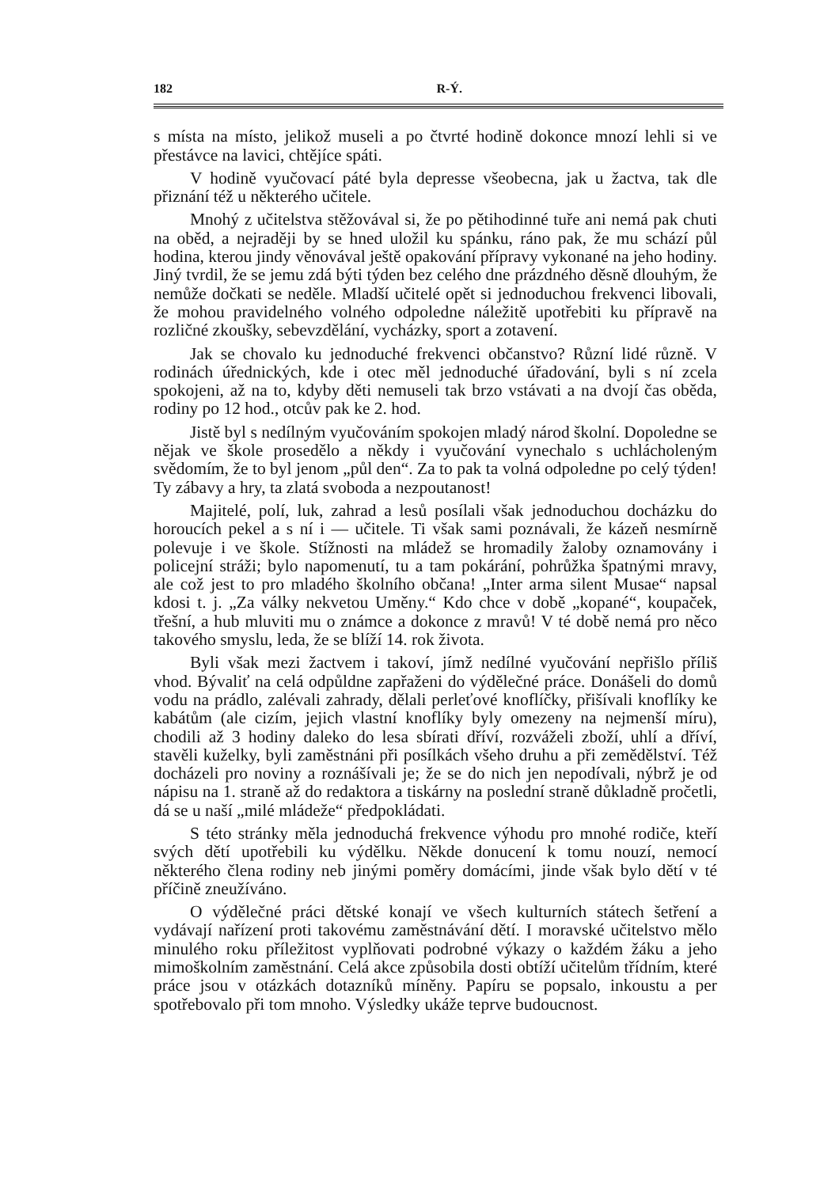182 R-Ý.
s místa na místo, jelikož museli a po čtvrté hodině dokonce mnozí lehli si ve přestávce na lavici, chtějíce spáti.
V hodině vyučovací páté byla depresse všeobecna, jak u žactva, tak dle přiznání též u některého učitele.
Mnohý z učitelstva stěžovával si, že po pětihodinné tuře ani nemá pak chuti na oběd, a nejraději by se hned uložil ku spánku, ráno pak, že mu schází půl hodina, kterou jindy věnovával ještě opakování přípravy vykonané na jeho hodiny. Jiný tvrdil, že se jemu zdá býti týden bez celého dne prázdného děsně dlouhým, že nemůže dočkati se neděle. Mladší učitelé opět si jednoduchou frekvenci libovali, že mohou pravidelného volného odpoledne náležitě upotřebiti ku přípravě na rozličné zkoušky, sebevzdělání, vycházky, sport a zotavení.
Jak se chovalo ku jednoduché frekvenci občanstvo? Různí lidé různě. V rodinách úřednických, kde i otec měl jednoduché úřadování, byli s ní zcela spokojeni, až na to, kdyby děti nemuseli tak brzo vstávati a na dvojí čas oběda, rodiny po 12 hod., otcův pak ke 2. hod.
Jistě byl s nedílným vyučováním spokojen mladý národ školní. Dopoledne se nějak ve škole prosedělo a někdy i vyučování vynechalo s uchlácholeným svědomím, že to byl jenom „půl den“. Za to pak ta volná odpoledne po celý týden! Ty zábavy a hry, ta zlatá svoboda a nezpoutanost!
Majitelé, polí, luk, zahrad a lesů posílali však jednoduchou docházku do horoucích pekel a s ní i — učitele. Ti však sami poznávali, že kázeň nesmírně polevuje i ve škole. Stížnosti na mládež se hromadily žaloby oznamovány i policejní stráži; bylo napomenutí, tu a tam pokárání, pohrůžka špatnými mravy, ale což jest to pro mladého školního občana! „Inter arma silent Musae“ napsal kdosi t. j. „Za války nekvetou Uměny.“ Kdo chce v době „kopané“, koupaček, třešní, a hub mluviti mu o známce a dokonce z mravů! V té době nemá pro něco takového smyslu, leda, že se blíží 14. rok života.
Byli však mezi žactvem i takoví, jímž nedílné vyučování nepřišlo příliš vhod. Bývaliť na celá odpůldne zapřaženi do výdělečné práce. Donášeli do domů vodu na prádlo, zalévali zahrady, dělali perleťové knoflíčky, přišívali knoflíky ke kabátům (ale cizím, jejich vlastní knoflíky byly omezeny na nejmenší míru), chodili až 3 hodiny daleko do lesa sbírati dříví, rozváželi zboží, uhlí a dříví, stavěli kuželky, byli zaměstnáni při posílkách všeho druhu a při zemědělství. Též docházeli pro noviny a roznášívali je; že se do nich jen nepodívali, nýbrž je od nápisu na 1. straně až do redaktora a tiskárny na poslední straně důkladně pročetli, dá se u naší „milé mládeže“ předpokládati.
S této stránky měla jednoduchá frekvence výhodu pro mnohé rodiče, kteří svých dětí upotřebili ku výdělku. Někde donucení k tomu nouzí, nemocí některého člena rodiny neb jinými poměry domácími, jinde však bylo dětí v té příčině zneužíváno.
O výdělečné práci dětské konají ve všech kulturních státech šetření a vydávají nařízení proti takovému zaměstnávání dětí. I moravské učitelstvo mělo minulého roku příležitost vyplňovati podrobné výkazy o každém žáku a jeho mimoškolním zaměstnání. Celá akce způsobila dosti obtíží učitelům třídním, které práce jsou v otázkách dotazníků míněny. Papíru se popsalo, inkoustu a per spotřebovalo při tom mnoho. Výsledky ukáže teprve budoucnost.